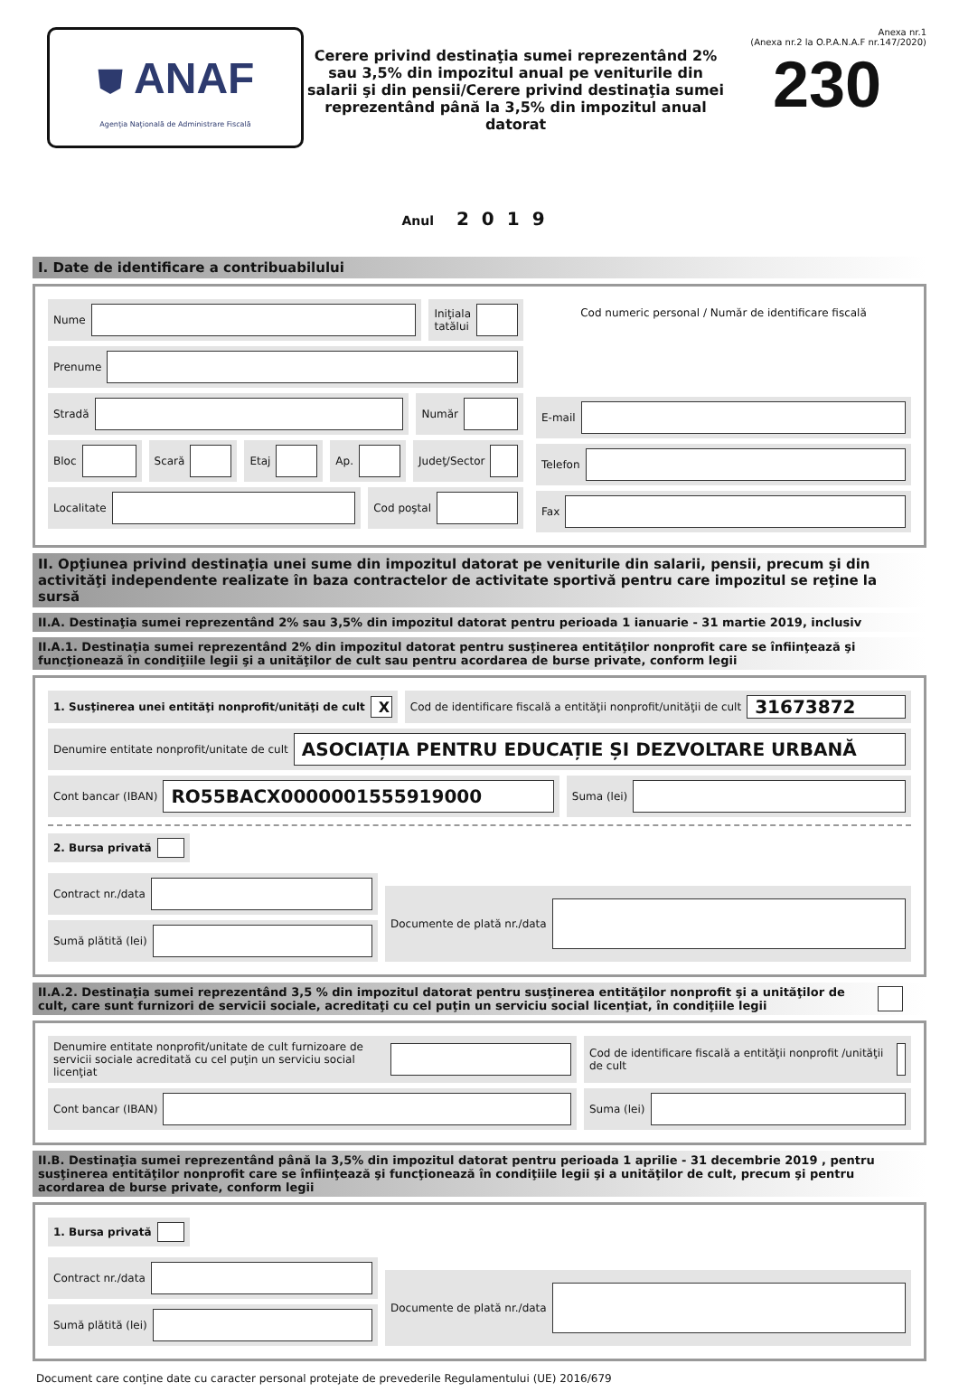⛊ ANAF
Agenţia Naţională de Administrare Fiscală
Cerere privind destinaţia sumei reprezentând 2% sau 3,5% din impozitul anual pe veniturile din salarii şi din pensii/Cerere privind destinaţia sumei reprezentând până la 3,5% din impozitul anual datorat
Anexa nr.1
(Anexa nr.2 la O.P.A.N.A.F nr.147/2020)
230
Anul 2019
I. Date de identificare a contribuabilului
Nume Iniţiala
tatălui
Prenume
Stradă Număr
Bloc Scară Etaj Ap. Judeţ/Sector
Localitate Cod poştal
Cod numeric personal / Număr de identificare fiscală
E-mail
Telefon
Fax
II. Opţiunea privind destinaţia unei sume din impozitul datorat pe veniturile din salarii, pensii, precum şi din activităţi independente realizate în baza contractelor de activitate sportivă pentru care impozitul se reţine la sursă
II.A. Destinaţia sumei reprezentând 2% sau 3,5% din impozitul datorat pentru perioada 1 ianuarie - 31 martie 2019, inclusiv
II.A.1. Destinaţia sumei reprezentând 2% din impozitul datorat pentru susţinerea entităţilor nonprofit care se înfiinţează şi funcţionează în condiţiile legii şi a unităţilor de cult sau pentru acordarea de burse private, conform legii
1. Susţinerea unei entităţi nonprofit/unităţi de cult
X
Cod de identificare fiscală a entităţii nonprofit/unităţii de cult
31673872
Denumire entitate nonprofit/unitate de cult
ASOCIAȚIA PENTRU EDUCAȚIE ȘI DEZVOLTARE URBANĂ
Cont bancar (IBAN)
RO55BACX0000001555919000
Suma (lei)
2. Bursa privată
Contract nr./data
Sumă plătită (lei)
Documente de plată nr./data
II.A.2. Destinaţia sumei reprezentând 3,5 % din impozitul datorat pentru susţinerea entităţilor nonprofit şi a unităţilor de cult, care sunt furnizori de servicii sociale, acreditaţi cu cel puţin un serviciu social licenţiat, în condiţiile legii
Denumire entitate nonprofit/unitate de cult furnizoare de servicii sociale acreditată cu cel puţin un serviciu social licenţiat
Cod de identificare fiscală a entităţii nonprofit /unităţii de cult
Cont bancar (IBAN) Suma (lei)
II.B. Destinaţia sumei reprezentând până la 3,5% din impozitul datorat pentru perioada 1 aprilie - 31 decembrie 2019 , pentru susţinerea entităţilor nonprofit care se înfiinţează şi funcţionează în condiţiile legii şi a unităţilor de cult, precum şi pentru acordarea de burse private, conform legii
1. Bursa privată
Contract nr./data
Sumă plătită (lei)
Documente de plată nr./data
Document care conţine date cu caracter personal protejate de prevederile Regulamentului (UE) 2016/679